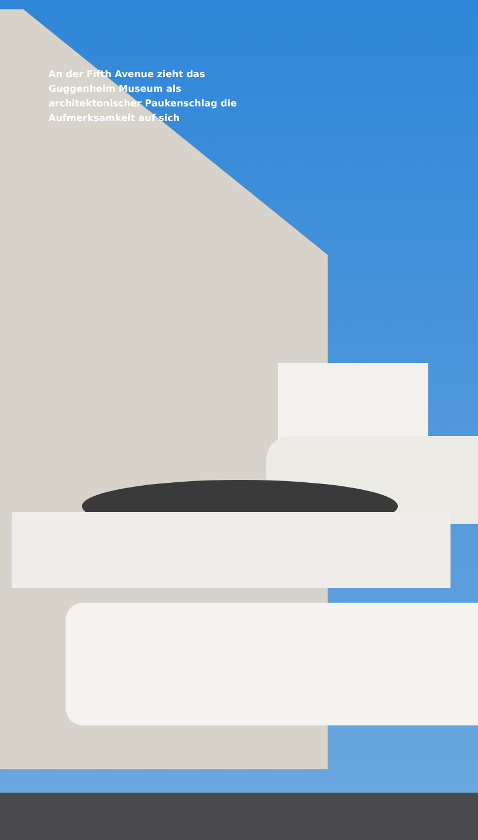An der Fifth Avenue zieht das Guggenheim Museum als architektonischer Paukenschlag die Aufmerksamkeit auf sich